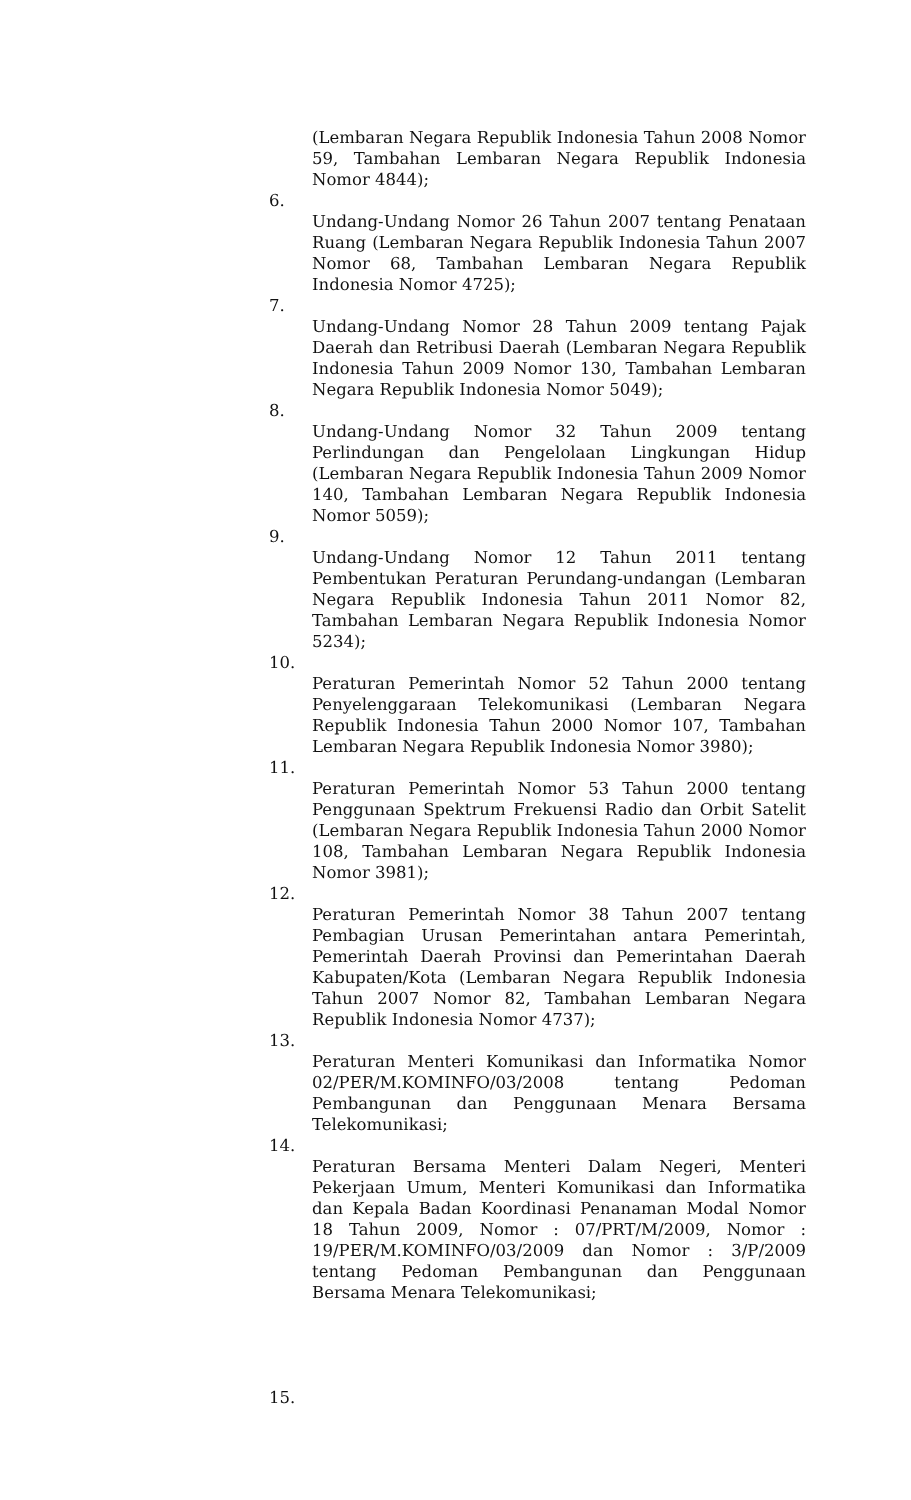(Lembaran Negara Republik Indonesia Tahun 2008 Nomor 59, Tambahan Lembaran Negara Republik Indonesia Nomor 4844);
6.
Undang-Undang Nomor 26 Tahun 2007 tentang Penataan Ruang (Lembaran Negara Republik Indonesia Tahun 2007 Nomor 68, Tambahan Lembaran Negara Republik Indonesia Nomor 4725);
7.
Undang-Undang Nomor 28 Tahun 2009 tentang Pajak Daerah dan Retribusi Daerah (Lembaran Negara Republik Indonesia Tahun 2009 Nomor 130, Tambahan Lembaran Negara Republik Indonesia Nomor 5049);
8.
Undang-Undang Nomor 32 Tahun 2009 tentang Perlindungan dan Pengelolaan Lingkungan Hidup (Lembaran Negara Republik Indonesia Tahun 2009 Nomor 140, Tambahan Lembaran Negara Republik Indonesia Nomor 5059);
9.
Undang-Undang Nomor 12 Tahun 2011 tentang Pembentukan Peraturan Perundang-undangan (Lembaran Negara Republik Indonesia Tahun 2011 Nomor 82, Tambahan Lembaran Negara Republik Indonesia Nomor 5234);
10.
Peraturan Pemerintah Nomor 52 Tahun 2000 tentang Penyelenggaraan Telekomunikasi (Lembaran Negara Republik Indonesia Tahun 2000 Nomor 107, Tambahan Lembaran Negara Republik Indonesia Nomor 3980);
11.
Peraturan Pemerintah Nomor 53 Tahun 2000 tentang Penggunaan Spektrum Frekuensi Radio dan Orbit Satelit (Lembaran Negara Republik Indonesia Tahun 2000 Nomor 108, Tambahan Lembaran Negara Republik Indonesia Nomor 3981);
12.
Peraturan Pemerintah Nomor 38 Tahun 2007 tentang Pembagian Urusan Pemerintahan antara Pemerintah, Pemerintah Daerah Provinsi dan Pemerintahan Daerah Kabupaten/Kota (Lembaran Negara Republik Indonesia Tahun 2007 Nomor 82, Tambahan Lembaran Negara Republik Indonesia Nomor 4737);
13.
Peraturan Menteri Komunikasi dan Informatika Nomor 02/PER/M.KOMINFO/03/2008 tentang Pedoman Pembangunan dan Penggunaan Menara Bersama Telekomunikasi;
14.
Peraturan Bersama Menteri Dalam Negeri, Menteri Pekerjaan Umum, Menteri Komunikasi dan Informatika dan Kepala Badan Koordinasi Penanaman Modal Nomor 18 Tahun 2009, Nomor : 07/PRT/M/2009, Nomor : 19/PER/M.KOMINFO/03/2009 dan Nomor : 3/P/2009 tentang Pedoman Pembangunan dan Penggunaan Bersama Menara Telekomunikasi;
15.